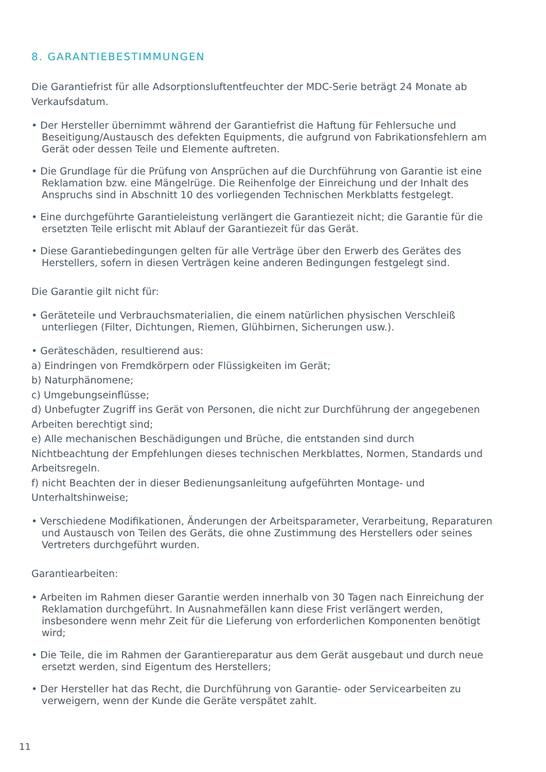8. GARANTIEBESTIMMUNGEN
Die Garantiefrist für alle Adsorptionsluftentfeuchter der MDC-Serie beträgt 24 Monate ab Verkaufsdatum.
• Der Hersteller übernimmt während der Garantiefrist die Haftung für Fehlersuche und Beseitigung/Austausch des defekten Equipments, die aufgrund von Fabrikationsfehlern am Gerät oder dessen Teile und Elemente auftreten.
• Die Grundlage für die Prüfung von Ansprüchen auf die Durchführung von Garantie ist eine Reklamation bzw. eine Mängelrüge. Die Reihenfolge der Einreichung und der Inhalt des Anspruchs sind in Abschnitt 10 des vorliegenden Technischen Merkblatts festgelegt.
• Eine durchgeführte Garantieleistung verlängert die Garantiezeit nicht; die Garantie für die ersetzten Teile erlischt mit Ablauf der Garantiezeit für das Gerät.
• Diese Garantiebedingungen gelten für alle Verträge über den Erwerb des Gerätes des Herstellers, sofern in diesen Verträgen keine anderen Bedingungen festgelegt sind.
Die Garantie gilt nicht für:
• Geräteteile und Verbrauchsmaterialien, die einem natürlichen physischen Verschleiß unterliegen (Filter, Dichtungen, Riemen, Glühbirnen, Sicherungen usw.).
• Geräteschäden, resultierend aus:
a) Eindringen von Fremdkörpern oder Flüssigkeiten im Gerät;
b) Naturphänomene;
c) Umgebungseinflüsse;
d) Unbefugter Zugriff ins Gerät von Personen, die nicht zur Durchführung der angegebenen Arbeiten berechtigt sind;
e) Alle mechanischen Beschädigungen und Brüche, die entstanden sind durch Nichtbeachtung der Empfehlungen dieses technischen Merkblattes, Normen, Standards und Arbeitsregeln.
f) nicht Beachten der in dieser Bedienungsanleitung aufgeführten Montage- und Unterhaltshinweise;
• Verschiedene Modifikationen, Änderungen der Arbeitsparameter, Verarbeitung, Reparaturen und Austausch von Teilen des Geräts, die ohne Zustimmung des Herstellers oder seines Vertreters durchgeführt wurden.
Garantiearbeiten:
• Arbeiten im Rahmen dieser Garantie werden innerhalb von 30 Tagen nach Einreichung der Reklamation durchgeführt. In Ausnahmefällen kann diese Frist verlängert werden, insbesondere wenn mehr Zeit für die Lieferung von erforderlichen Komponenten benötigt wird;
• Die Teile, die im Rahmen der Garantiereparatur aus dem Gerät ausgebaut und durch neue ersetzt werden, sind Eigentum des Herstellers;
• Der Hersteller hat das Recht, die Durchführung von Garantie- oder Servicearbeiten zu verweigern, wenn der Kunde die Geräte verspätet zahlt.
11